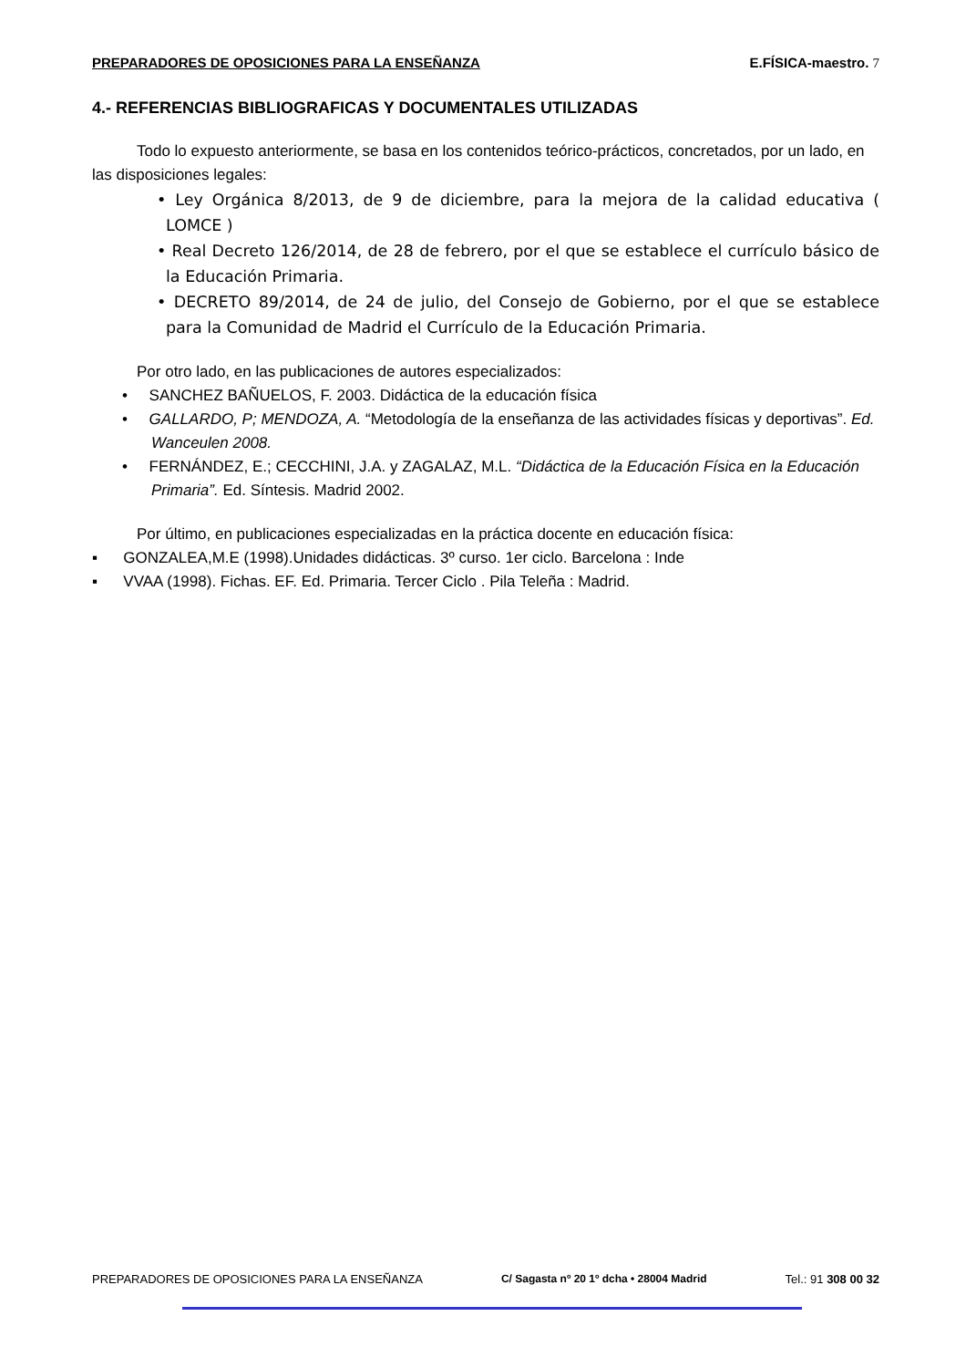PREPARADORES DE OPOSICIONES PARA LA ENSEÑANZA E.FÍSICA-maestro. 7
4.- REFERENCIAS BIBLIOGRAFICAS Y DOCUMENTALES UTILIZADAS
Todo lo expuesto anteriormente, se basa en los contenidos teórico-prácticos, concretados, por un lado, en las disposiciones legales:
• Ley Orgánica 8/2013, de 9 de diciembre, para la mejora de la calidad educativa ( LOMCE )
• Real Decreto 126/2014, de 28 de febrero, por el que se establece el currículo básico de la Educación Primaria.
• DECRETO 89/2014, de 24 de julio, del Consejo de Gobierno, por el que se establece para la Comunidad de Madrid el Currículo de la Educación Primaria.
Por otro lado, en las publicaciones de autores especializados:
• SANCHEZ BAÑUELOS, F. 2003. Didáctica de la educación física
• GALLARDO, P; MENDOZA, A. “Metodología de la enseñanza de las actividades físicas y deportivas”. Ed. Wanceulen 2008.
• FERNÁNDEZ, E.; CECCHINI, J.A. y ZAGALAZ, M.L. “Didáctica de la Educación Física en la Educación Primaria”. Ed. Síntesis. Madrid 2002.
Por último, en publicaciones especializadas en la práctica docente en educación física:
▪ GONZALEA,M.E (1998).Unidades didácticas. 3º curso. 1er ciclo. Barcelona : Inde
▪ VVAA (1998). Fichas. EF. Ed. Primaria. Tercer Ciclo . Pila Teleña : Madrid.
PREPARADORES DE OPOSICIONES PARA LA ENSEÑANZA C/ Sagasta nº 20 1º dcha • 28004 Madrid Tel.: 91 308 00 32